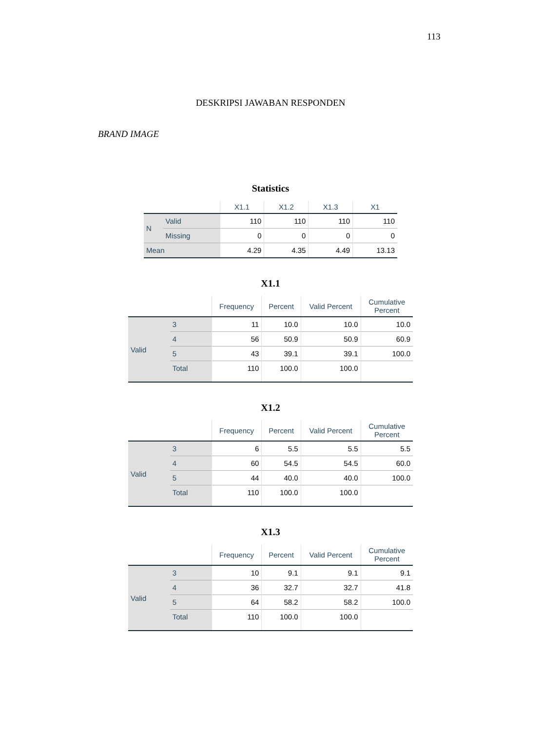113
DESKRIPSI JAWABAN RESPONDEN
BRAND IMAGE
Statistics
| | | X1.1 | X1.2 | X1.3 | X1 |
| --- | --- | --- | --- | --- | --- |
| N | Valid | 110 | 110 | 110 | 110 |
| | Missing | 0 | 0 | 0 | 0 |
| Mean | | 4.29 | 4.35 | 4.49 | 13.13 |
X1.1
| | | Frequency | Percent | Valid Percent | Cumulative Percent |
| --- | --- | --- | --- | --- | --- |
| Valid | 3 | 11 | 10.0 | 10.0 | 10.0 |
| | 4 | 56 | 50.9 | 50.9 | 60.9 |
| | 5 | 43 | 39.1 | 39.1 | 100.0 |
| | Total | 110 | 100.0 | 100.0 | |
X1.2
| | | Frequency | Percent | Valid Percent | Cumulative Percent |
| --- | --- | --- | --- | --- | --- |
| Valid | 3 | 6 | 5.5 | 5.5 | 5.5 |
| | 4 | 60 | 54.5 | 54.5 | 60.0 |
| | 5 | 44 | 40.0 | 40.0 | 100.0 |
| | Total | 110 | 100.0 | 100.0 | |
X1.3
| | | Frequency | Percent | Valid Percent | Cumulative Percent |
| --- | --- | --- | --- | --- | --- |
| Valid | 3 | 10 | 9.1 | 9.1 | 9.1 |
| | 4 | 36 | 32.7 | 32.7 | 41.8 |
| | 5 | 64 | 58.2 | 58.2 | 100.0 |
| | Total | 110 | 100.0 | 100.0 | |